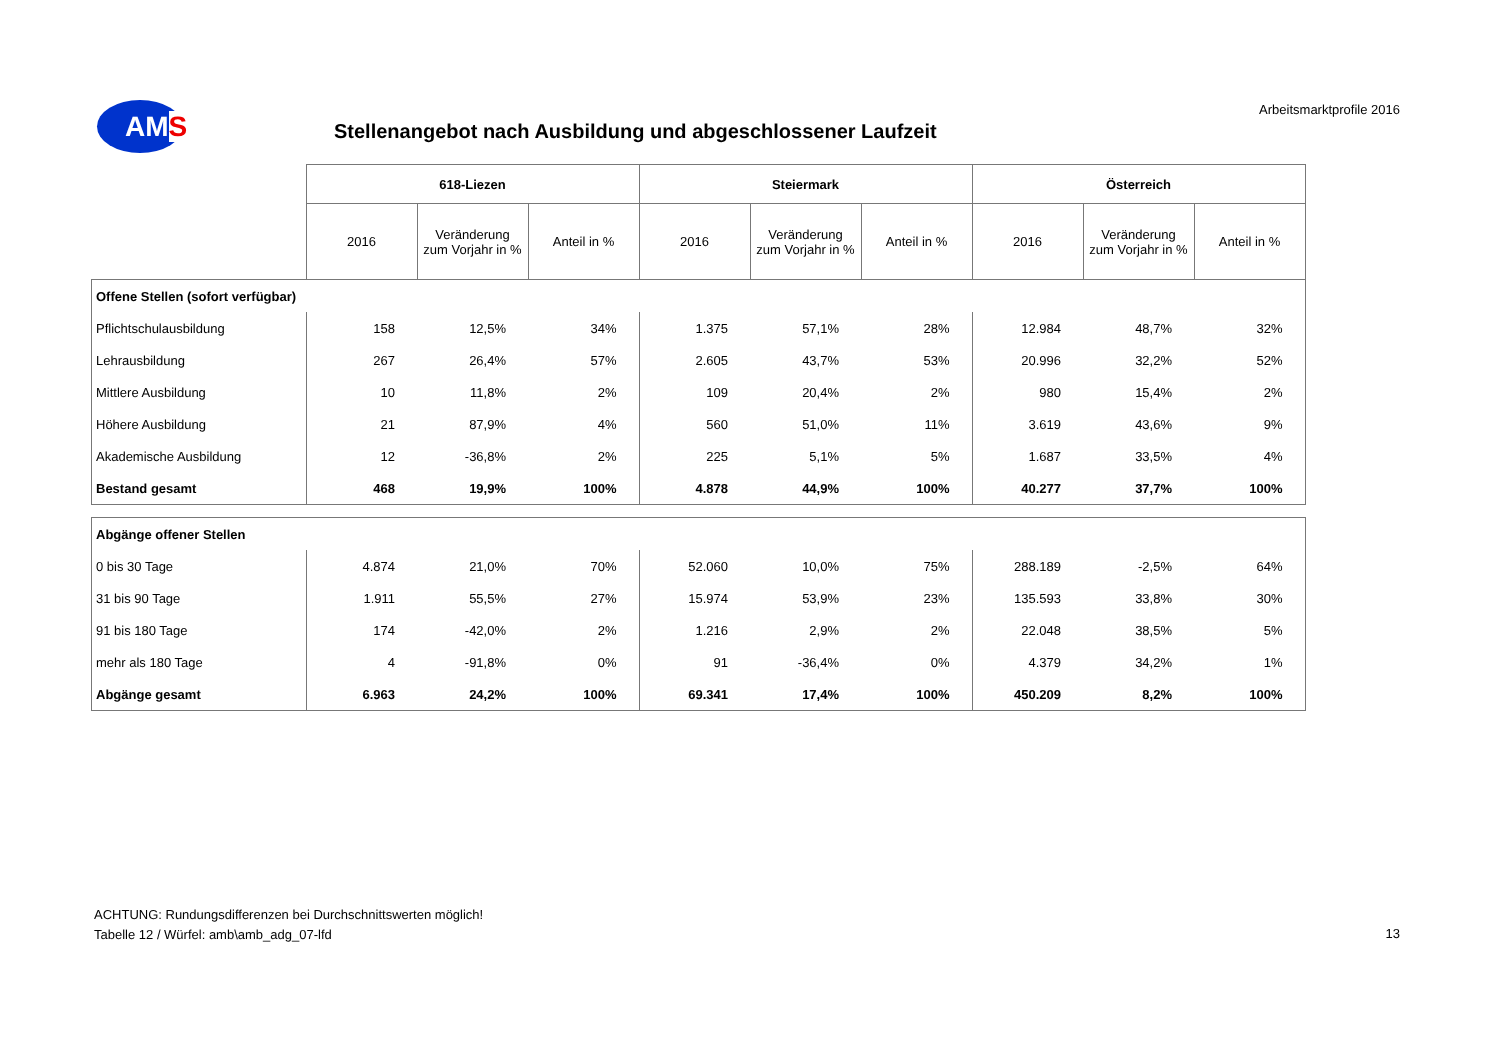AMS Arbeitsmarktprofile 2016
Stellenangebot nach Ausbildung und abgeschlossener Laufzeit
| | 618-Liezen | | | Steiermark | | | Österreich | | |
| | 2016 | Veränderung zum Vorjahr in % | Anteil in % | 2016 | Veränderung zum Vorjahr in % | Anteil in % | 2016 | Veränderung zum Vorjahr in % | Anteil in % |
| Offene Stellen (sofort verfügbar) | | | | | | | | | |
| Pflichtschulausbildung | 158 | 12,5% | 34% | 1.375 | 57,1% | 28% | 12.984 | 48,7% | 32% |
| Lehrausbildung | 267 | 26,4% | 57% | 2.605 | 43,7% | 53% | 20.996 | 32,2% | 52% |
| Mittlere Ausbildung | 10 | 11,8% | 2% | 109 | 20,4% | 2% | 980 | 15,4% | 2% |
| Höhere Ausbildung | 21 | 87,9% | 4% | 560 | 51,0% | 11% | 3.619 | 43,6% | 9% |
| Akademische Ausbildung | 12 | -36,8% | 2% | 225 | 5,1% | 5% | 1.687 | 33,5% | 4% |
| Bestand gesamt | 468 | 19,9% | 100% | 4.878 | 44,9% | 100% | 40.277 | 37,7% | 100% |
| Abgänge offener Stellen | | | | | | | | | |
| 0 bis 30 Tage | 4.874 | 21,0% | 70% | 52.060 | 10,0% | 75% | 288.189 | -2,5% | 64% |
| 31 bis 90 Tage | 1.911 | 55,5% | 27% | 15.974 | 53,9% | 23% | 135.593 | 33,8% | 30% |
| 91 bis 180 Tage | 174 | -42,0% | 2% | 1.216 | 2,9% | 2% | 22.048 | 38,5% | 5% |
| mehr als 180 Tage | 4 | -91,8% | 0% | 91 | -36,4% | 0% | 4.379 | 34,2% | 1% |
| Abgänge gesamt | 6.963 | 24,2% | 100% | 69.341 | 17,4% | 100% | 450.209 | 8,2% | 100% |
ACHTUNG: Rundungsdifferenzen bei Durchschnittswerten möglich!
Tabelle 12 / Würfel: amb\amb_adg_07-lfd
13